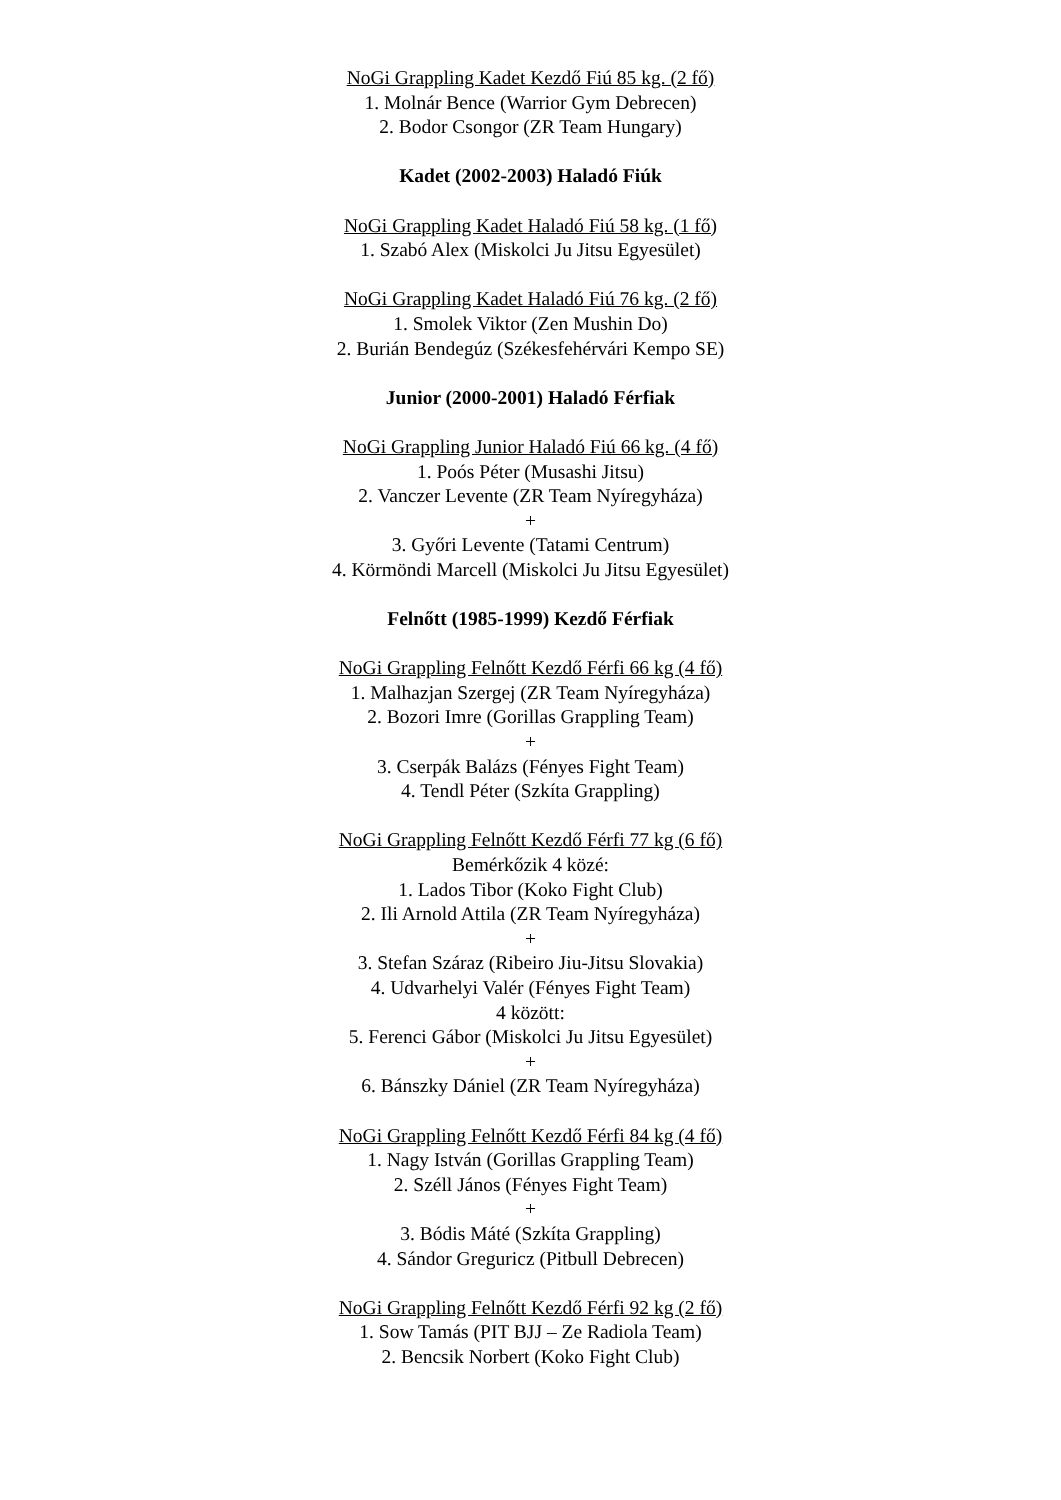NoGi Grappling Kadet Kezdő Fiú 85 kg. (2 fő)
1. Molnár Bence (Warrior Gym Debrecen)
2. Bodor Csongor (ZR Team Hungary)
Kadet (2002-2003) Haladó Fiúk
NoGi Grappling Kadet Haladó Fiú 58 kg. (1 fő)
1. Szabó Alex (Miskolci Ju Jitsu Egyesület)
NoGi Grappling Kadet Haladó Fiú 76 kg. (2 fő)
1. Smolek Viktor (Zen Mushin Do)
2. Burián Bendegúz (Székesfehérvári Kempo SE)
Junior (2000-2001) Haladó Férfiak
NoGi Grappling Junior Haladó Fiú 66 kg. (4 fő)
1. Poós Péter (Musashi Jitsu)
2. Vanczer Levente (ZR Team Nyíregyháza)
+
3. Győri Levente (Tatami Centrum)
4. Körmöndi Marcell (Miskolci Ju Jitsu Egyesület)
Felnőtt (1985-1999) Kezdő Férfiak
NoGi Grappling Felnőtt Kezdő Férfi 66 kg (4 fő)
1. Malhazjan Szergej (ZR Team Nyíregyháza)
2. Bozori Imre (Gorillas Grappling Team)
+
3. Cserpák Balázs (Fényes Fight Team)
4. Tendl Péter (Szkíta Grappling)
NoGi Grappling Felnőtt Kezdő Férfi 77 kg (6 fő)
Bemérkőzik 4 közé:
1. Lados Tibor (Koko Fight Club)
2. Ili Arnold Attila (ZR Team Nyíregyháza)
+
3. Stefan Száraz (Ribeiro Jiu-Jitsu Slovakia)
4. Udvarhelyi Valér (Fényes Fight Team)
4 között:
5. Ferenci Gábor (Miskolci Ju Jitsu Egyesület)
+
6. Bánszky Dániel (ZR Team Nyíregyháza)
NoGi Grappling Felnőtt Kezdő Férfi 84 kg (4 fő)
1. Nagy István (Gorillas Grappling Team)
2. Széll János (Fényes Fight Team)
+
3. Bódis Máté (Szkíta Grappling)
4. Sándor Greguricz (Pitbull Debrecen)
NoGi Grappling Felnőtt Kezdő Férfi 92 kg (2 fő)
1. Sow Tamás (PIT BJJ – Ze Radiola Team)
2. Bencsik Norbert (Koko Fight Club)